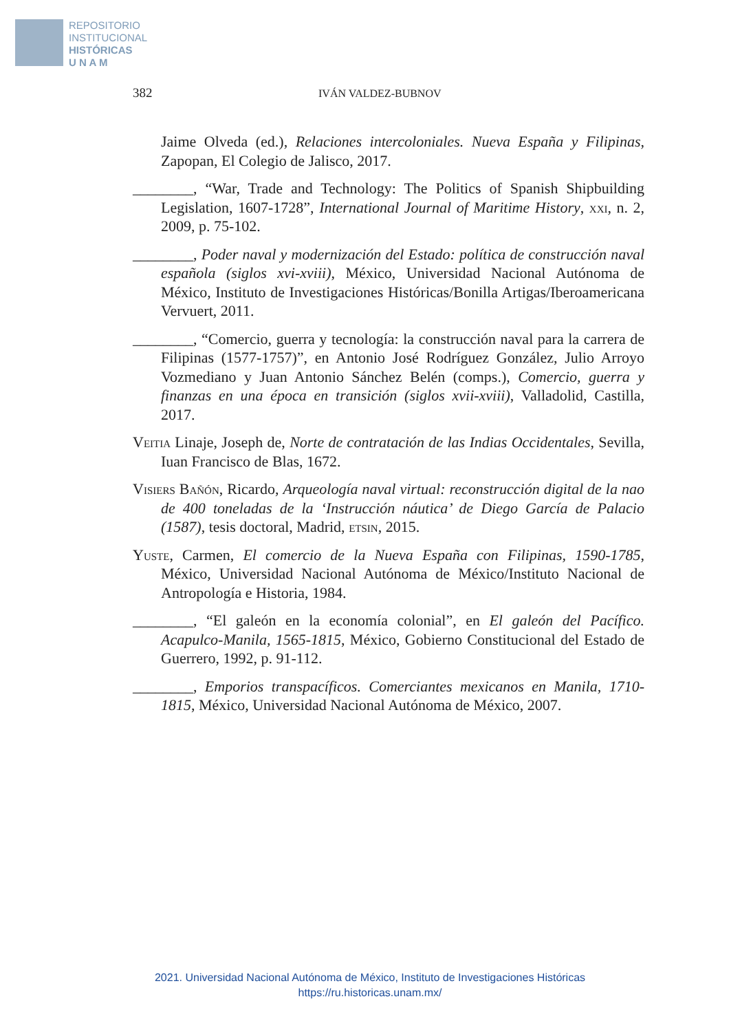REPOSITORIO
INSTITUCIONAL
HISTÓRICAS
U N A M
382 IVÁN VALDEZ-BUBNOV
Jaime Olveda (ed.), Relaciones intercoloniales. Nueva España y Filipinas, Zapopan, El Colegio de Jalisco, 2017.
________, “War, Trade and Technology: The Politics of Spanish Shipbuilding Legislation, 1607-1728”, International Journal of Maritime History, xxi, n. 2, 2009, p. 75-102.
________, Poder naval y modernización del Estado: política de construcción naval española (siglos xvi-xviii), México, Universidad Nacional Autónoma de México, Instituto de Investigaciones Históricas/Bonilla Artigas/Iberoamericana Vervuert, 2011.
________, “Comercio, guerra y tecnología: la construcción naval para la carrera de Filipinas (1577-1757)”, en Antonio José Rodríguez González, Julio Arroyo Vozmediano y Juan Antonio Sánchez Belén (comps.), Comercio, guerra y finanzas en una época en transición (siglos xvii-xviii), Valladolid, Castilla, 2017.
Veitia Linaje, Joseph de, Norte de contratación de las Indias Occidentales, Sevilla, Iuan Francisco de Blas, 1672.
Visiers Bañón, Ricardo, Arqueología naval virtual: reconstrucción digital de la nao de 400 toneladas de la ‘Instrucción náutica’ de Diego García de Palacio (1587), tesis doctoral, Madrid, etsin, 2015.
Yuste, Carmen, El comercio de la Nueva España con Filipinas, 1590-1785, México, Universidad Nacional Autónoma de México/Instituto Nacional de Antropología e Historia, 1984.
________, “El galeón en la economía colonial”, en El galeón del Pacífico. Acapulco-Manila, 1565-1815, México, Gobierno Constitucional del Estado de Guerrero, 1992, p. 91-112.
________, Emporios transpacíficos. Comerciantes mexicanos en Manila, 1710-1815, México, Universidad Nacional Autónoma de México, 2007.
2021. Universidad Nacional Autónoma de México, Instituto de Investigaciones Históricas
https://ru.historicas.unam.mx/